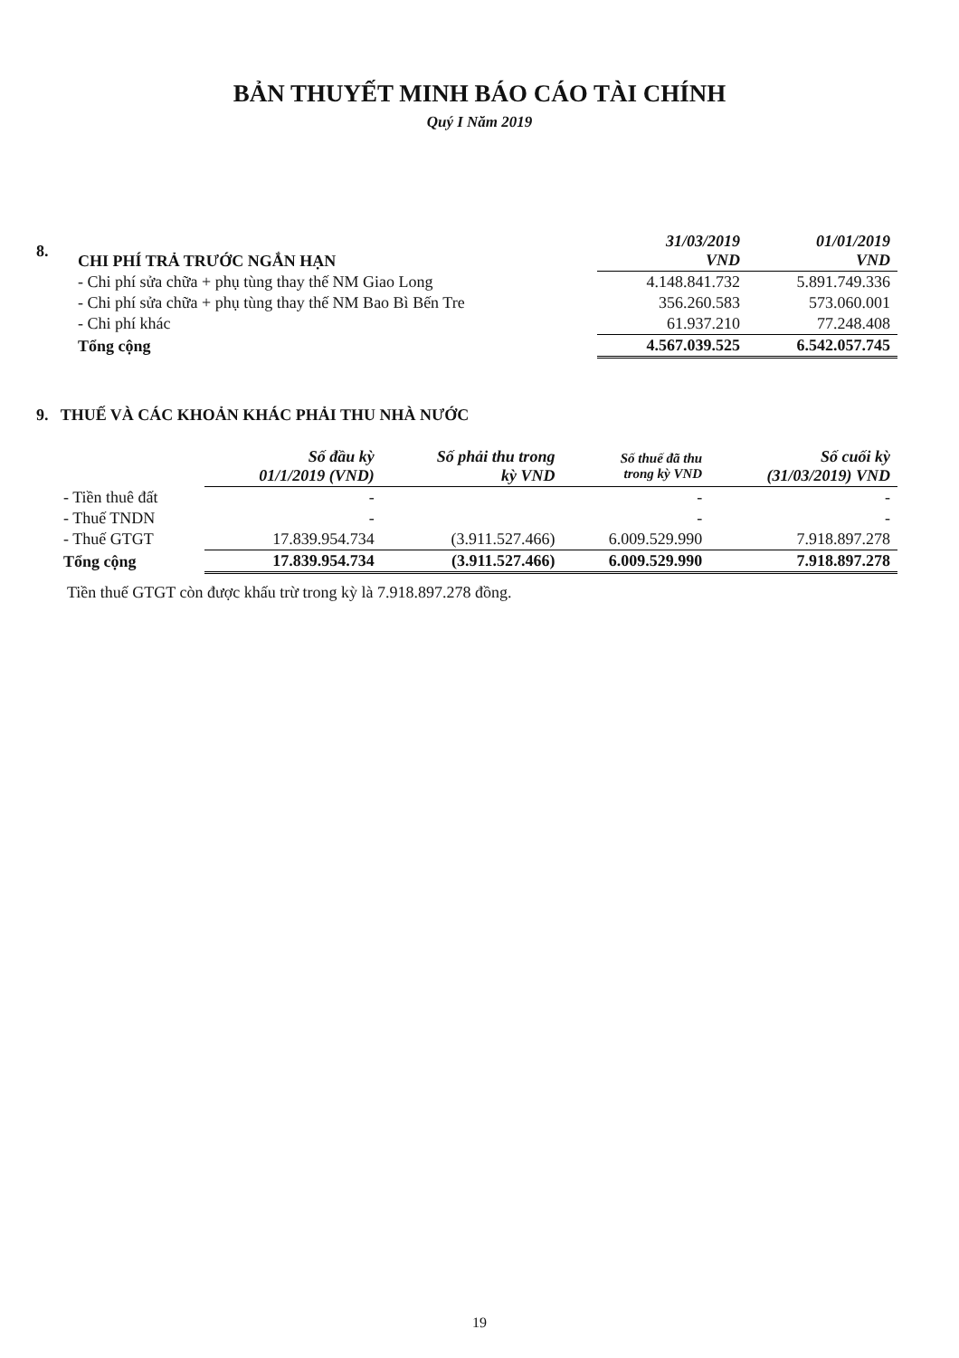BẢN THUYẾT MINH BÁO CÁO TÀI CHÍNH
Quý I Năm 2019
| 8. | CHI PHÍ TRẢ TRƯỚC NGẮN HẠN | 31/03/2019 VND | 01/01/2019 VND |
| | - Chi phí sửa chữa + phụ tùng thay thế NM Giao Long | 4.148.841.732 | 5.891.749.336 |
| | - Chi phí sửa chữa + phụ tùng thay thế NM Bao Bì Bến Tre | 356.260.583 | 573.060.001 |
| | - Chi phí khác | 61.937.210 | 77.248.408 |
| | Tổng cộng | 4.567.039.525 | 6.542.057.745 |
9. THUẾ VÀ CÁC KHOẢN KHÁC PHẢI THU NHÀ NƯỚC
| | Số đầu kỳ 01/1/2019 (VND) | Số phải thu trong kỳ VND | Số thuế đã thu trong kỳ VND | Số cuối kỳ (31/03/2019) VND |
| - Tiền thuê đất | - | | - | - |
| - Thuế TNDN | - | | - | - |
| - Thuế GTGT | 17.839.954.734 | (3.911.527.466) | 6.009.529.990 | 7.918.897.278 |
| Tổng cộng | 17.839.954.734 | (3.911.527.466) | 6.009.529.990 | 7.918.897.278 |
Tiền thuế GTGT còn được khấu trừ trong kỳ là 7.918.897.278 đồng.
19